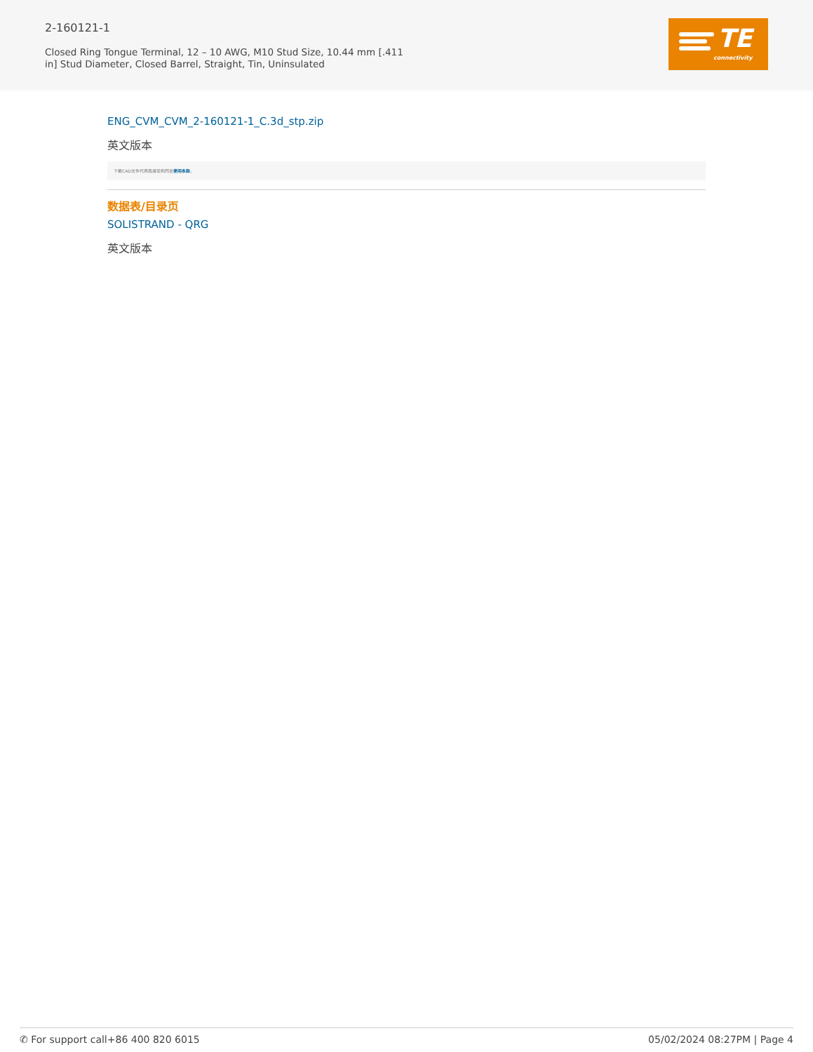2-160121-1
Closed Ring Tongue Terminal, 12 – 10 AWG, M10 Stud Size, 10.44 mm [.411 in] Stud Diameter, Closed Barrel, Straight, Tin, Uninsulated
TE
connectivity
ENG_CVM_CVM_2-160121-1_C.3d_stp.zip
英文版本
下载CAD文件代表我接受和同意使用条款。
数据表/目录页
SOLISTRAND - QRG
英文版本
✆ For support call+86 400 820 6015 05/02/2024 08:27PM | Page 4